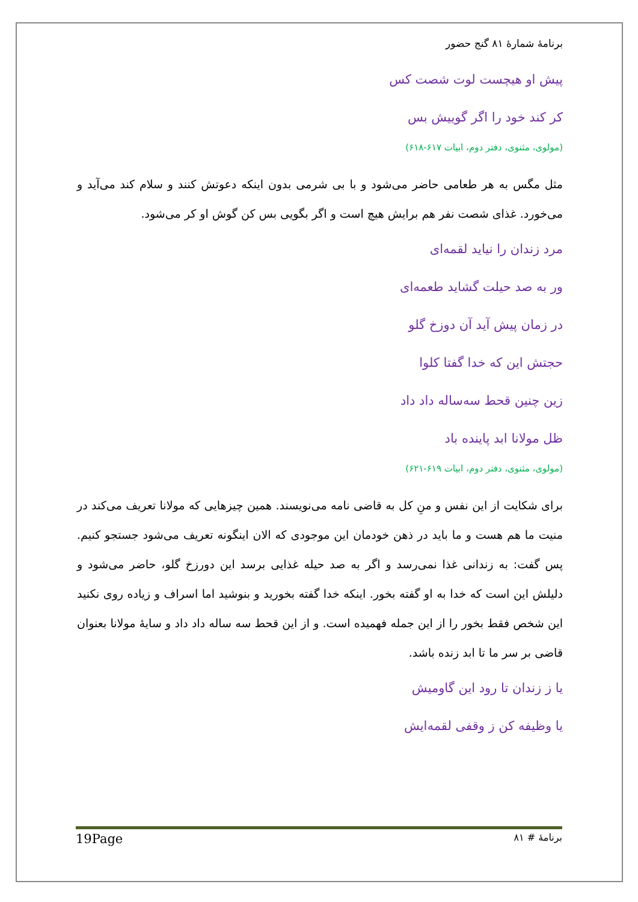برنامهٔ شمارهٔ ۸۱ گنج حضور
پیش او هیچست لوت شصت کس
کر کند خود را اگر گوییش بس
(مولوی، مثنوی، دفتر دوم، ابیات ۶۱۷-۶۱۸)
مثل مگس به هر طعامی حاضر می‌شود و با بی شرمی بدون اینکه دعوتش کنند و سلام کند می‌آید و می‌خورد. غذای شصت نفر هم برایش هیچ است و اگر بگویی بس کن گوش او کر می‌شود.
مرد زندان را نیاید لقمه‌ای
ور به صد حیلت گشاید طعمه‌ای
در زمان پیش آید آن دوزخ گلو
حجتش این که خدا گفتا کلوا
زین چنین قحط سه‌ساله داد داد
ظل مولانا ابد پاینده باد
(مولوی، مثنوی، دفتر دوم، ابیات ۶۱۹-۶۲۱)
برای شکایت از این نفس و منِ کل به قاضی نامه می‌نویسند. همین چیزهایی که مولانا تعریف می‌کند در منیت ما هم هست و ما باید در ذهن خودمان این موجودی که الان اینگونه تعریف می‌شود جستجو کنیم. پس گفت: به زندانی غذا نمی‌رسد و اگر به صد حیله غذایی برسد این دورزخ گلو، حاضر می‌شود و دلیلش این است که خدا به او گفته بخور. اینکه خدا گفته بخورید و بنوشید اما اسراف و زیاده روی نکنید این شخص فقط بخور را از این جمله فهمیده است. و از این قحط سه ساله داد داد و سایهٔ مولانا بعنوان قاضی بر سر ما تا ابد زنده باشد.
یا ز زندان تا رود این گاومیش
یا وظیفه کن ز وقفی لقمه‌ایش
برنامهٔ # ۸۱ 19Page